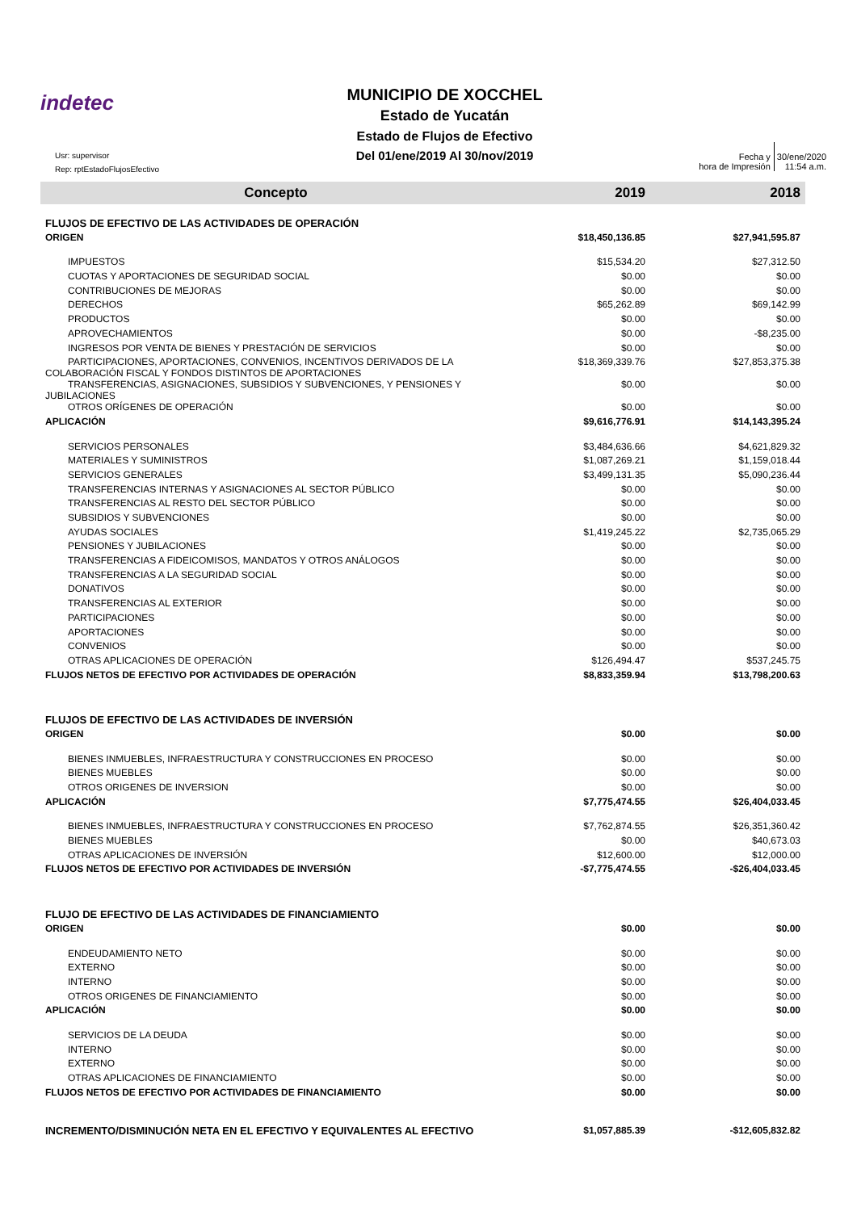indetec
MUNICIPIO DE XOCCHEL
Estado de Yucatán
Estado de Flujos de Efectivo
Del 01/ene/2019 Al 30/nov/2019
Usr: supervisor
Rep: rptEstadoFlujosEfectivo
Fecha y
hora de Impresión
30/ene/2020
11:54 a.m.
| Concepto | 2019 | 2018 |
| --- | --- | --- |
| FLUJOS DE EFECTIVO DE LAS ACTIVIDADES DE OPERACIÓN | | |
| ORIGEN | $18,450,136.85 | $27,941,595.87 |
| IMPUESTOS | $15,534.20 | $27,312.50 |
| CUOTAS Y APORTACIONES DE SEGURIDAD SOCIAL | $0.00 | $0.00 |
| CONTRIBUCIONES DE MEJORAS | $0.00 | $0.00 |
| DERECHOS | $65,262.89 | $69,142.99 |
| PRODUCTOS | $0.00 | $0.00 |
| APROVECHAMIENTOS | $0.00 | -$8,235.00 |
| INGRESOS POR VENTA DE BIENES Y PRESTACIÓN DE SERVICIOS | $0.00 | $0.00 |
| PARTICIPACIONES, APORTACIONES, CONVENIOS, INCENTIVOS DERIVADOS DE LA COLABORACIÓN FISCAL Y FONDOS DISTINTOS DE APORTACIONES | $18,369,339.76 | $27,853,375.38 |
| TRANSFERENCIAS, ASIGNACIONES, SUBSIDIOS Y SUBVENCIONES, Y PENSIONES Y JUBILACIONES | $0.00 | $0.00 |
| OTROS ORÍGENES DE OPERACIÓN | $0.00 | $0.00 |
| APLICACIÓN | $9,616,776.91 | $14,143,395.24 |
| SERVICIOS PERSONALES | $3,484,636.66 | $4,621,829.32 |
| MATERIALES Y SUMINISTROS | $1,087,269.21 | $1,159,018.44 |
| SERVICIOS GENERALES | $3,499,131.35 | $5,090,236.44 |
| TRANSFERENCIAS INTERNAS Y ASIGNACIONES AL SECTOR PÚBLICO | $0.00 | $0.00 |
| TRANSFERENCIAS AL RESTO DEL SECTOR PÚBLICO | $0.00 | $0.00 |
| SUBSIDIOS Y SUBVENCIONES | $0.00 | $0.00 |
| AYUDAS SOCIALES | $1,419,245.22 | $2,735,065.29 |
| PENSIONES Y JUBILACIONES | $0.00 | $0.00 |
| TRANSFERENCIAS A FIDEICOMISOS, MANDATOS Y OTROS ANÁLOGOS | $0.00 | $0.00 |
| TRANSFERENCIAS A LA SEGURIDAD SOCIAL | $0.00 | $0.00 |
| DONATIVOS | $0.00 | $0.00 |
| TRANSFERENCIAS AL EXTERIOR | $0.00 | $0.00 |
| PARTICIPACIONES | $0.00 | $0.00 |
| APORTACIONES | $0.00 | $0.00 |
| CONVENIOS | $0.00 | $0.00 |
| OTRAS APLICACIONES DE OPERACIÓN | $126,494.47 | $537,245.75 |
| FLUJOS NETOS DE EFECTIVO POR ACTIVIDADES DE OPERACIÓN | $8,833,359.94 | $13,798,200.63 |
| FLUJOS DE EFECTIVO DE LAS ACTIVIDADES DE INVERSIÓN | | |
| ORIGEN | $0.00 | $0.00 |
| BIENES INMUEBLES, INFRAESTRUCTURA Y CONSTRUCCIONES EN PROCESO | $0.00 | $0.00 |
| BIENES MUEBLES | $0.00 | $0.00 |
| OTROS ORIGENES DE INVERSION | $0.00 | $0.00 |
| APLICACIÓN | $7,775,474.55 | $26,404,033.45 |
| BIENES INMUEBLES, INFRAESTRUCTURA Y CONSTRUCCIONES EN PROCESO | $7,762,874.55 | $26,351,360.42 |
| BIENES MUEBLES | $0.00 | $40,673.03 |
| OTRAS APLICACIONES DE INVERSIÓN | $12,600.00 | $12,000.00 |
| FLUJOS NETOS DE EFECTIVO POR ACTIVIDADES DE INVERSIÓN | -$7,775,474.55 | -$26,404,033.45 |
| FLUJO DE EFECTIVO DE LAS ACTIVIDADES DE FINANCIAMIENTO | | |
| ORIGEN | $0.00 | $0.00 |
| ENDEUDAMIENTO NETO | $0.00 | $0.00 |
| EXTERNO | $0.00 | $0.00 |
| INTERNO | $0.00 | $0.00 |
| OTROS ORIGENES DE FINANCIAMIENTO | $0.00 | $0.00 |
| APLICACIÓN | $0.00 | $0.00 |
| SERVICIOS DE LA DEUDA | $0.00 | $0.00 |
| INTERNO | $0.00 | $0.00 |
| EXTERNO | $0.00 | $0.00 |
| OTRAS APLICACIONES DE FINANCIAMIENTO | $0.00 | $0.00 |
| FLUJOS NETOS DE EFECTIVO POR ACTIVIDADES DE FINANCIAMIENTO | $0.00 | $0.00 |
| INCREMENTO/DISMINUCIÓN NETA EN EL EFECTIVO Y EQUIVALENTES AL EFECTIVO | $1,057,885.39 | -$12,605,832.82 |